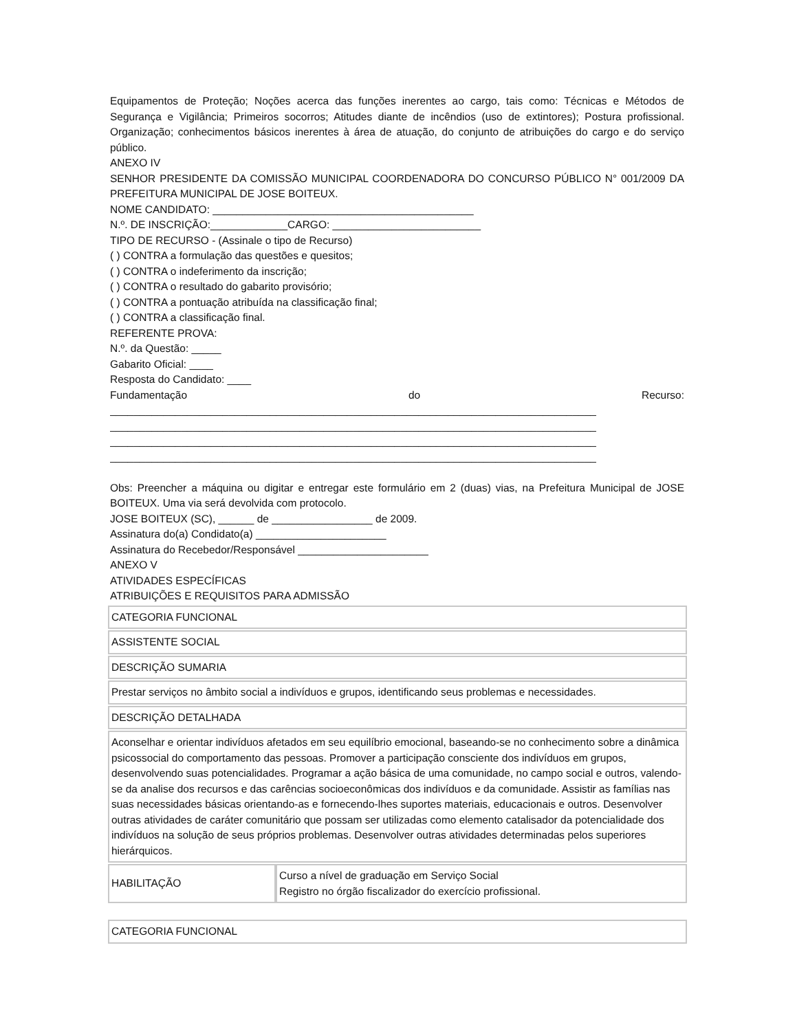Equipamentos de Proteção; Noções acerca das funções inerentes ao cargo, tais como: Técnicas e Métodos de Segurança e Vigilância; Primeiros socorros; Atitudes diante de incêndios (uso de extintores); Postura profissional. Organização; conhecimentos básicos inerentes à área de atuação, do conjunto de atribuições do cargo e do serviço público.
ANEXO IV
SENHOR PRESIDENTE DA COMISSÃO MUNICIPAL COORDENADORA DO CONCURSO PÚBLICO N° 001/2009 DA PREFEITURA MUNICIPAL DE JOSE BOITEUX.
NOME CANDIDATO: ____________________________________________
N.º. DE INSCRIÇÃO:_____________CARGO: _________________________
TIPO DE RECURSO - (Assinale o tipo de Recurso)
( ) CONTRA a formulação das questões e quesitos;
( ) CONTRA o indeferimento da inscrição;
( ) CONTRA o resultado do gabarito provisório;
( ) CONTRA a pontuação atribuída na classificação final;
( ) CONTRA a classificação final.
REFERENTE PROVA:
N.º. da Questão: _____
Gabarito Oficial: ____
Resposta do Candidato: ____
Fundamentação do Recurso:
__________________________________________________________________________________
__________________________________________________________________________________
__________________________________________________________________________________
__________________________________________________________________________________
Obs: Preencher a máquina ou digitar e entregar este formulário em 2 (duas) vias, na Prefeitura Municipal de JOSE BOITEUX. Uma via será devolvida com protocolo.
JOSE BOITEUX (SC), ______ de _________________ de 2009.
Assinatura do(a) Condidato(a) ______________________
Assinatura do Recebedor/Responsável ______________________
ANEXO V
ATIVIDADES ESPECÍFICAS
ATRIBUIÇÕES E REQUISITOS PARA ADMISSÃO
| CATEGORIA FUNCIONAL | |
| ASSISTENTE SOCIAL | |
| DESCRIÇÃO SUMARIA | |
| Prestar serviços no âmbito social a indivíduos e grupos, identificando seus problemas e necessidades. | |
| DESCRIÇÃO DETALHADA | |
| Aconselhar e orientar indivíduos afetados em seu equilíbrio emocional, baseando-se no conhecimento sobre a dinâmica psicossocial do comportamento das pessoas. Promover a participação consciente dos indivíduos em grupos, desenvolvendo suas potencialidades. Programar a ação básica de uma comunidade, no campo social e outros, valendo-se da analise dos recursos e das carências socioeconômicas dos indivíduos e da comunidade. Assistir as famílias nas suas necessidades básicas orientando-as e fornecendo-lhes suportes materiais, educacionais e outros. Desenvolver outras atividades de caráter comunitário que possam ser utilizadas como elemento catalisador da potencialidade dos indivíduos na solução de seus próprios problemas. Desenvolver outras atividades determinadas pelos superiores hierárquicos. | |
| HABILITAÇÃO | Curso a nível de graduação em Serviço Social Registro no órgão fiscalizador do exercício profissional. |
| CATEGORIA FUNCIONAL |